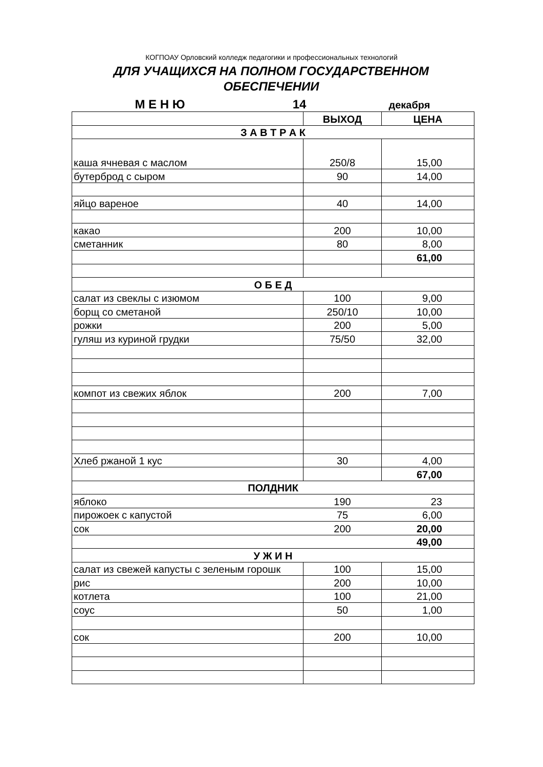КОГПОАУ Орловский колледж педагогики и профессиональных технологий
ДЛЯ УЧАЩИХСЯ НА ПОЛНОМ ГОСУДАРСТВЕННОМ ОБЕСПЕЧЕНИИ
М Е Н Ю 14
декабря
| | ВЫХОД | ЦЕНА |
| З А В Т Р А К | | |
| каша ячневая с маслом | 250/8 | 15,00 |
| бутерброд с сыром | 90 | 14,00 |
| яйцо вареное | 40 | 14,00 |
| какао | 200 | 10,00 |
| сметанник | 80 | 8,00 |
| | | 61,00 |
| О Б Е Д | | |
| салат из свеклы с изюмом | 100 | 9,00 |
| борщ со сметаной | 250/10 | 10,00 |
| рожки | 200 | 5,00 |
| гуляш из куриной грудки | 75/50 | 32,00 |
| компот из свежих яблок | 200 | 7,00 |
| Хлеб ржаной 1 кус | 30 | 4,00 |
| | | 67,00 |
| ПОЛДНИК | | |
| яблоко | 190 | 23 |
| пирожоек с капустой | 75 | 6,00 |
| сок | 200 | 20,00 |
| | | 49,00 |
| У Ж И Н | | |
| салат из свежей капусты с зеленым горошк | 100 | 15,00 |
| рис | 200 | 10,00 |
| котлета | 100 | 21,00 |
| соус | 50 | 1,00 |
| сок | 200 | 10,00 |